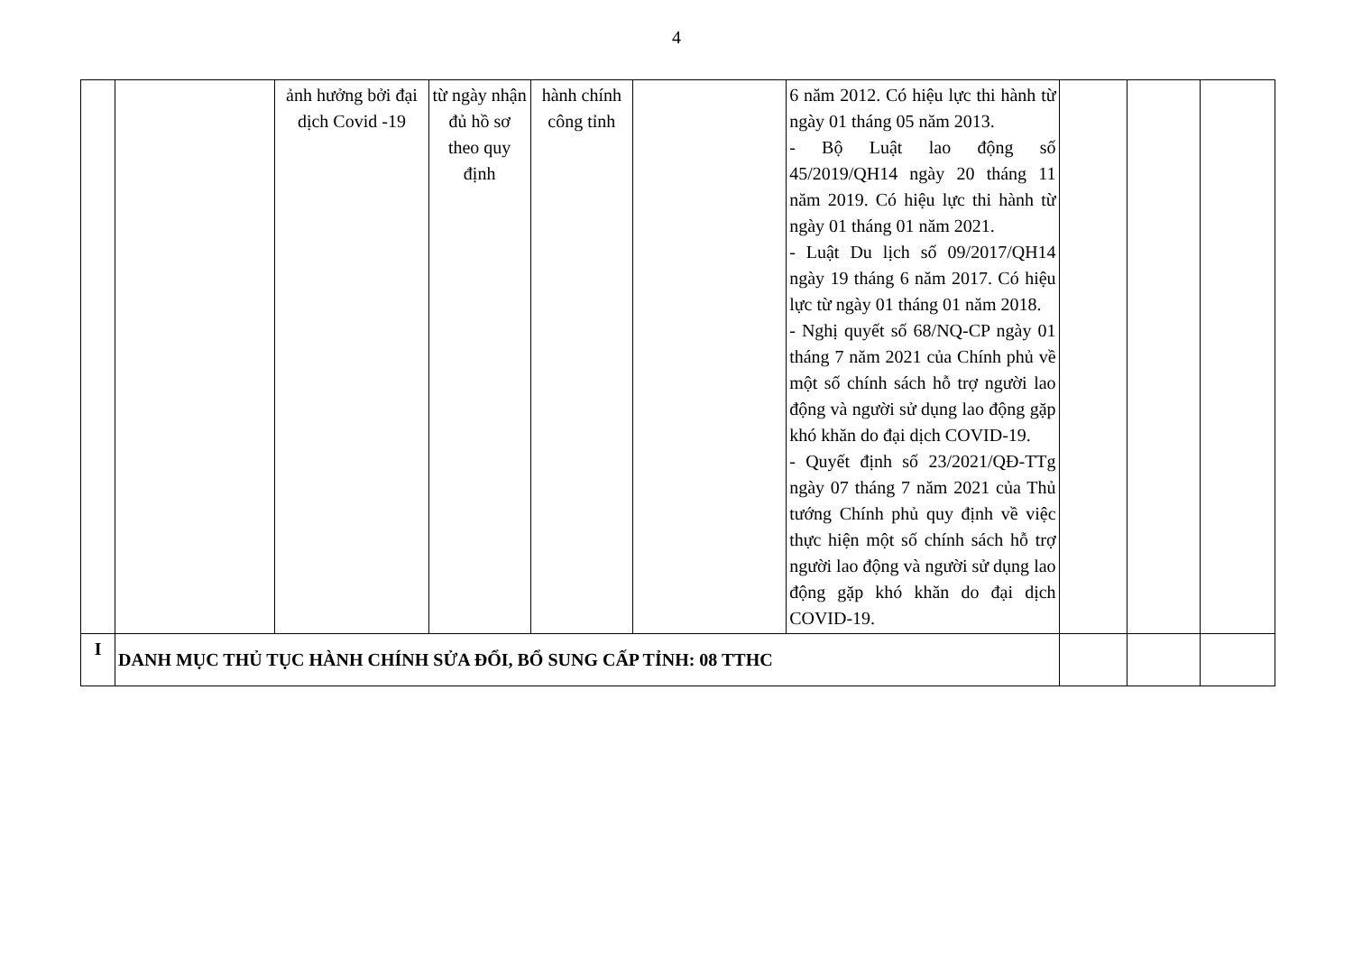4
| | | ảnh hưởng bởi đại dịch Covid -19 | từ ngày nhận đủ hồ sơ theo quy định | hành chính công tỉnh | | 6 năm 2012. Có hiệu lực thi hành từ ngày 01 tháng 05 năm 2013. - Bộ Luật lao động số 45/2019/QH14 ngày 20 tháng 11 năm 2019. Có hiệu lực thi hành từ ngày 01 tháng 01 năm 2021. - Luật Du lịch số 09/2017/QH14 ngày 19 tháng 6 năm 2017. Có hiệu lực từ ngày 01 tháng 01 năm 2018. - Nghị quyết số 68/NQ-CP ngày 01 tháng 7 năm 2021 của Chính phủ về một số chính sách hỗ trợ người lao động và người sử dụng lao động gặp khó khăn do đại dịch COVID-19. - Quyết định số 23/2021/QĐ-TTg ngày 07 tháng 7 năm 2021 của Thủ tướng Chính phủ quy định về việc thực hiện một số chính sách hỗ trợ người lao động và người sử dụng lao động gặp khó khăn do đại dịch COVID-19. | | | |
| I | DANH MỤC THỦ TỤC HÀNH CHÍNH SỬA ĐỔI, BỔ SUNG CẤP TỈNH: 08 TTHC | | | | | | | | |